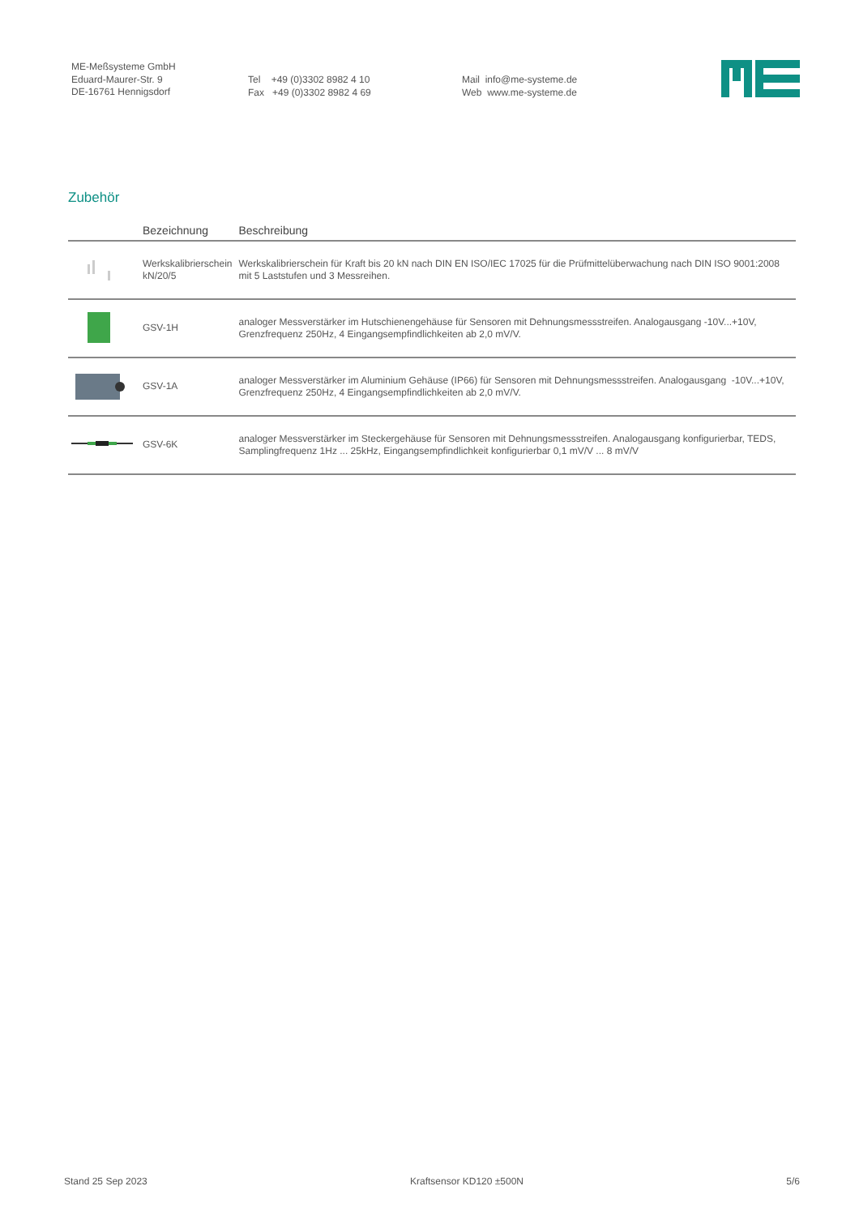ME-Meßsysteme GmbH
Eduard-Maurer-Str. 9
DE-16761 Hennigsdorf
Tel +49 (0)3302 8982 4 10
Fax +49 (0)3302 8982 4 69
Mail info@me-systeme.de
Web www.me-systeme.de
Zubehör
| | Bezeichnung | Beschreibung |
| --- | --- | --- |
| | Werkskalibrierschein kN/20/5 | Werkskalibrierschein für Kraft bis 20 kN nach DIN EN ISO/IEC 17025 für die Prüfmittelüberwachung nach DIN ISO 9001:2008 mit 5 Laststufen und 3 Messreihen. |
| | GSV-1H | analoger Messverstärker im Hutschienengehäuse für Sensoren mit Dehnungsmessstreifen. Analogausgang -10V...+10V, Grenzfrequenz 250Hz, 4 Eingangsempfindlichkeiten ab 2,0 mV/V. |
| | GSV-1A | analoger Messverstärker im Aluminium Gehäuse (IP66) für Sensoren mit Dehnungsmessstreifen. Analogausgang -10V...+10V, Grenzfrequenz 250Hz, 4 Eingangsempfindlichkeiten ab 2,0 mV/V. |
| | GSV-6K | analoger Messverstärker im Steckergehäuse für Sensoren mit Dehnungsmessstreifen. Analogausgang konfigurierbar, TEDS, Samplingfrequenz 1Hz ... 25kHz, Eingangsempfindlichkeit konfigurierbar 0,1 mV/V ... 8 mV/V |
Stand 25 Sep 2023 Kraftsensor KD120 ±500N 5/6